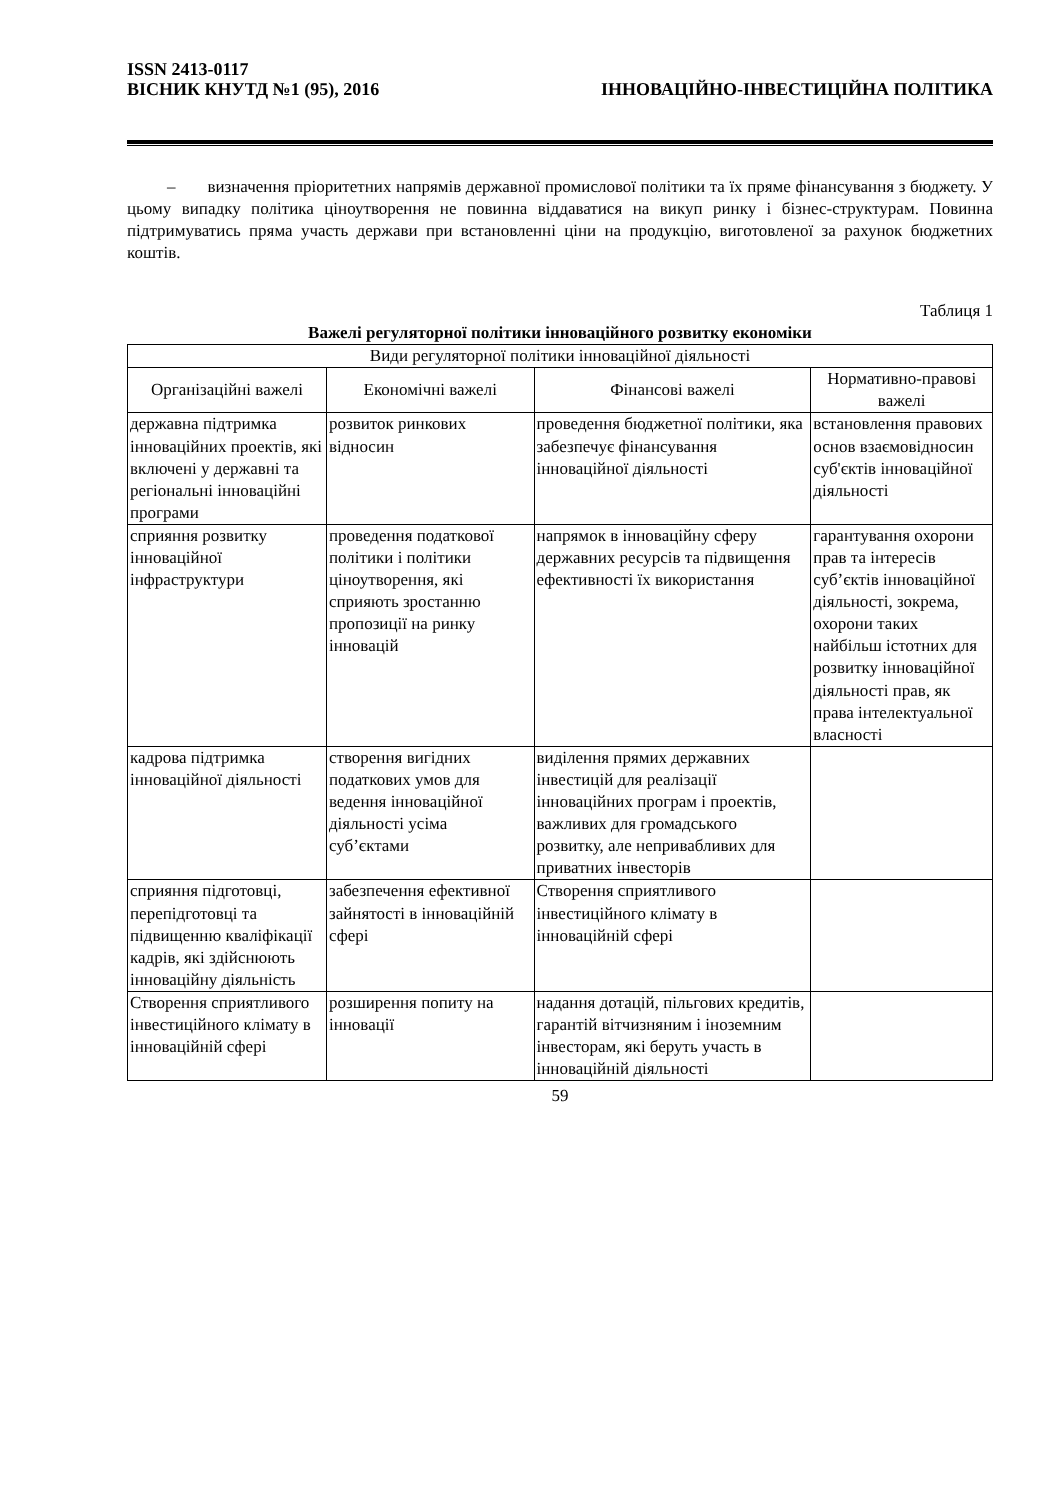ISSN 2413-0117
ВІСНИК КНУТД №1 (95), 2016 ІННОВАЦІЙНО-ІНВЕСТИЦІЙНА ПОЛІТИКА
– визначення пріоритетних напрямів державної промислової політики та їх пряме фінансування з бюджету. У цьому випадку політика ціноутворення не повинна віддаватися на викуп ринку і бізнес-структурам. Повинна підтримуватись пряма участь держави при встановленні ціни на продукцію, виготовленої за рахунок бюджетних коштів.
Таблиця 1
Важелі регуляторної політики інноваційного розвитку економіки
| Види регуляторної політики інноваційної діяльності | | | |
| --- | --- | --- | --- |
| Організаційні важелі | Економічні важелі | Фінансові важелі | Нормативно-правові важелі |
| державна підтримка інноваційних проектів, які включені у державні та регіональні інноваційні програми | розвиток ринкових відносин | проведення бюджетної політики, яка забезпечує фінансування інноваційної діяльності | встановлення правових основ взаємовідносин суб'єктів інноваційної діяльності |
| сприяння розвитку інноваційної інфраструктури | проведення податкової політики і політики ціноутворення, які сприяють зростанню пропозиції на ринку інновацій | напрямок в інноваційну сферу державних ресурсів та підвищення ефективності їх використання | гарантування охорони прав та інтересів суб’єктів інноваційної діяльності, зокрема, охорони таких найбільш істотних для розвитку інноваційної діяльності прав, як права інтелектуальної власності |
| кадрова підтримка інноваційної діяльності | створення вигідних податкових умов для ведення інноваційної діяльності усіма суб’єктами | виділення прямих державних інвестицій для реалізації інноваційних програм і проектів, важливих для громадського розвитку, але непривабливих для приватних інвесторів | |
| сприяння підготовці, перепідготовці та підвищенню кваліфікації кадрів, які здійснюють інноваційну діяльність | забезпечення ефективної зайнятості в інноваційній сфері | Створення сприятливого інвестиційного клімату в інноваційній сфері | |
| Створення сприятливого інвестиційного клімату в інноваційній сфері | розширення попиту на інновації | надання дотацій, пільгових кредитів, гарантій вітчизняним і іноземним інвесторам, які беруть участь в інноваційній діяльності | |
59